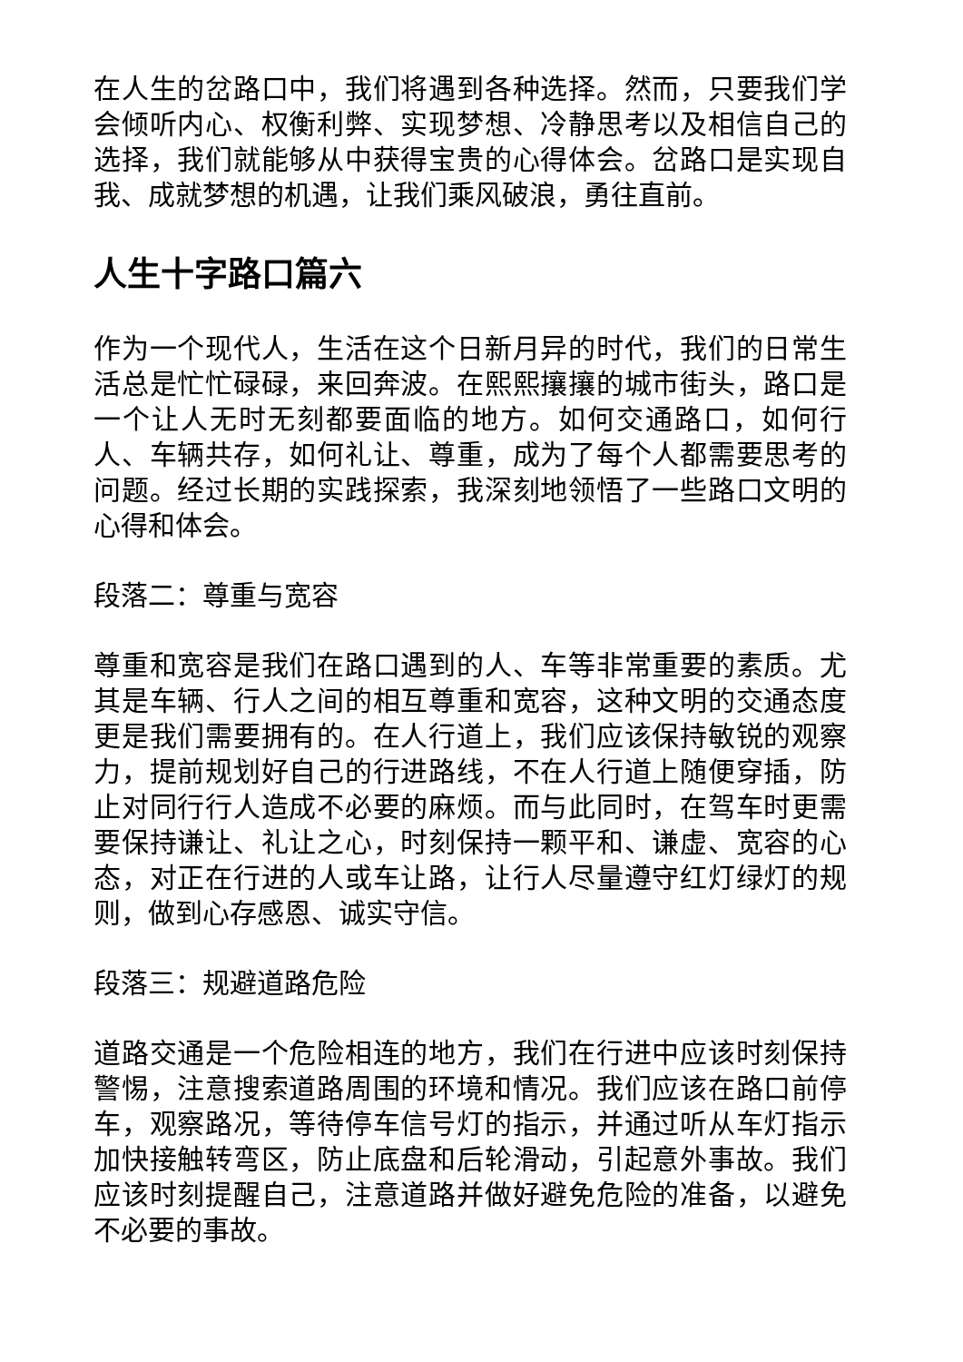在人生的岔路口中，我们将遇到各种选择。然而，只要我们学会倾听内心、权衡利弊、实现梦想、冷静思考以及相信自己的选择，我们就能够从中获得宝贵的心得体会。岔路口是实现自我、成就梦想的机遇，让我们乘风破浪，勇往直前。
人生十字路口篇六
作为一个现代人，生活在这个日新月异的时代，我们的日常生活总是忙忙碌碌，来回奔波。在熙熙攘攘的城市街头，路口是一个让人无时无刻都要面临的地方。如何交通路口，如何行人、车辆共存，如何礼让、尊重，成为了每个人都需要思考的问题。经过长期的实践探索，我深刻地领悟了一些路口文明的心得和体会。
段落二：尊重与宽容
尊重和宽容是我们在路口遇到的人、车等非常重要的素质。尤其是车辆、行人之间的相互尊重和宽容，这种文明的交通态度更是我们需要拥有的。在人行道上，我们应该保持敏锐的观察力，提前规划好自己的行进路线，不在人行道上随便穿插，防止对同行行人造成不必要的麻烦。而与此同时，在驾车时更需要保持谦让、礼让之心，时刻保持一颗平和、谦虚、宽容的心态，对正在行进的人或车让路，让行人尽量遵守红灯绿灯的规则，做到心存感恩、诚实守信。
段落三：规避道路危险
道路交通是一个危险相连的地方，我们在行进中应该时刻保持警惕，注意搜索道路周围的环境和情况。我们应该在路口前停车，观察路况，等待停车信号灯的指示，并通过听从车灯指示加快接触转弯区，防止底盘和后轮滑动，引起意外事故。我们应该时刻提醒自己，注意道路并做好避免危险的准备，以避免不必要的事故。